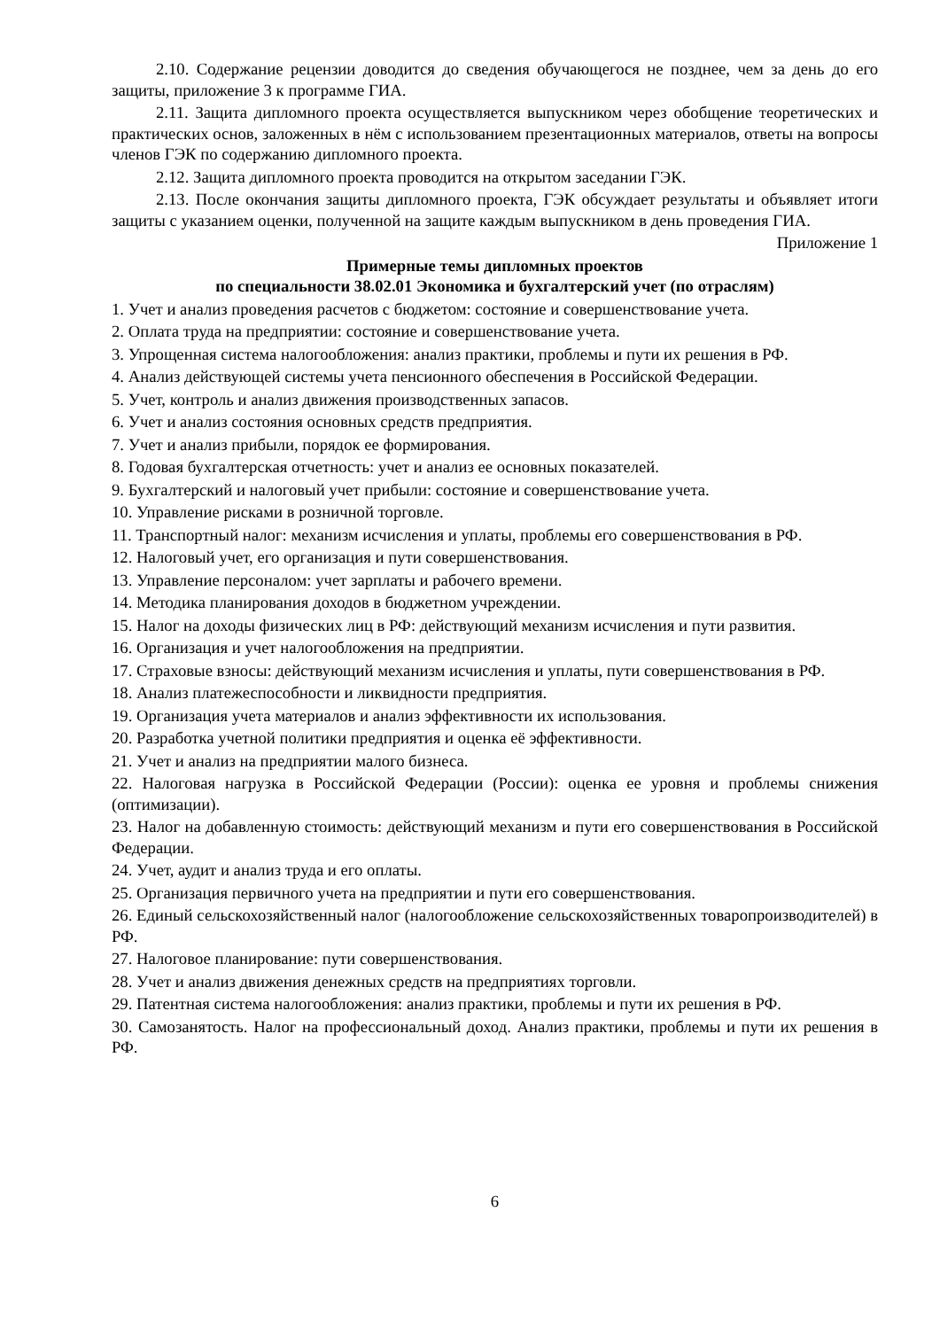2.10. Содержание рецензии доводится до сведения обучающегося не позднее, чем за день до его защиты, приложение 3 к программе ГИА.
2.11. Защита дипломного проекта осуществляется выпускником через обобщение теоретических и практических основ, заложенных в нём с использованием презентационных материалов, ответы на вопросы членов ГЭК по содержанию дипломного проекта.
2.12. Защита дипломного проекта проводится на открытом заседании ГЭК.
2.13. После окончания защиты дипломного проекта, ГЭК обсуждает результаты и объявляет итоги защиты с указанием оценки, полученной на защите каждым выпускником в день проведения ГИА.
Приложение 1
Примерные темы дипломных проектов
по специальности 38.02.01 Экономика и бухгалтерский учет (по отраслям)
1. Учет и анализ проведения расчетов с бюджетом: состояние и совершенствование учета.
2. Оплата труда на предприятии: состояние и совершенствование учета.
3. Упрощенная система налогообложения: анализ практики, проблемы и пути их решения в РФ.
4. Анализ действующей системы учета пенсионного обеспечения в Российской Федерации.
5. Учет, контроль и анализ движения производственных запасов.
6. Учет и анализ состояния основных средств предприятия.
7. Учет и анализ прибыли, порядок ее формирования.
8. Годовая бухгалтерская отчетность: учет и анализ ее основных показателей.
9. Бухгалтерский и налоговый учет прибыли: состояние и совершенствование учета.
10. Управление рисками в розничной торговле.
11. Транспортный налог: механизм исчисления и уплаты, проблемы его совершенствования в РФ.
12. Налоговый учет, его организация и пути совершенствования.
13. Управление персоналом: учет зарплаты и рабочего времени.
14. Методика планирования доходов в бюджетном учреждении.
15. Налог на доходы физических лиц в РФ: действующий механизм исчисления и пути развития.
16. Организация и учет налогообложения на предприятии.
17. Страховые взносы: действующий механизм исчисления и уплаты, пути совершенствования в РФ.
18. Анализ платежеспособности и ликвидности предприятия.
19. Организация учета материалов и анализ эффективности их использования.
20. Разработка учетной политики предприятия и оценка её эффективности.
21. Учет и анализ на предприятии малого бизнеса.
22. Налоговая нагрузка в Российской Федерации (России): оценка ее уровня и проблемы снижения (оптимизации).
23. Налог на добавленную стоимость: действующий механизм и пути его совершенствования в Российской Федерации.
24. Учет, аудит и анализ труда и его оплаты.
25. Организация первичного учета на предприятии и пути его совершенствования.
26. Единый сельскохозяйственный налог (налогообложение сельскохозяйственных товаропроизводителей) в РФ.
27. Налоговое планирование: пути совершенствования.
28. Учет и анализ движения денежных средств на предприятиях торговли.
29. Патентная система налогообложения: анализ практики, проблемы и пути их решения в РФ.
30. Самозанятость. Налог на профессиональный доход. Анализ практики, проблемы и пути их решения в РФ.
6